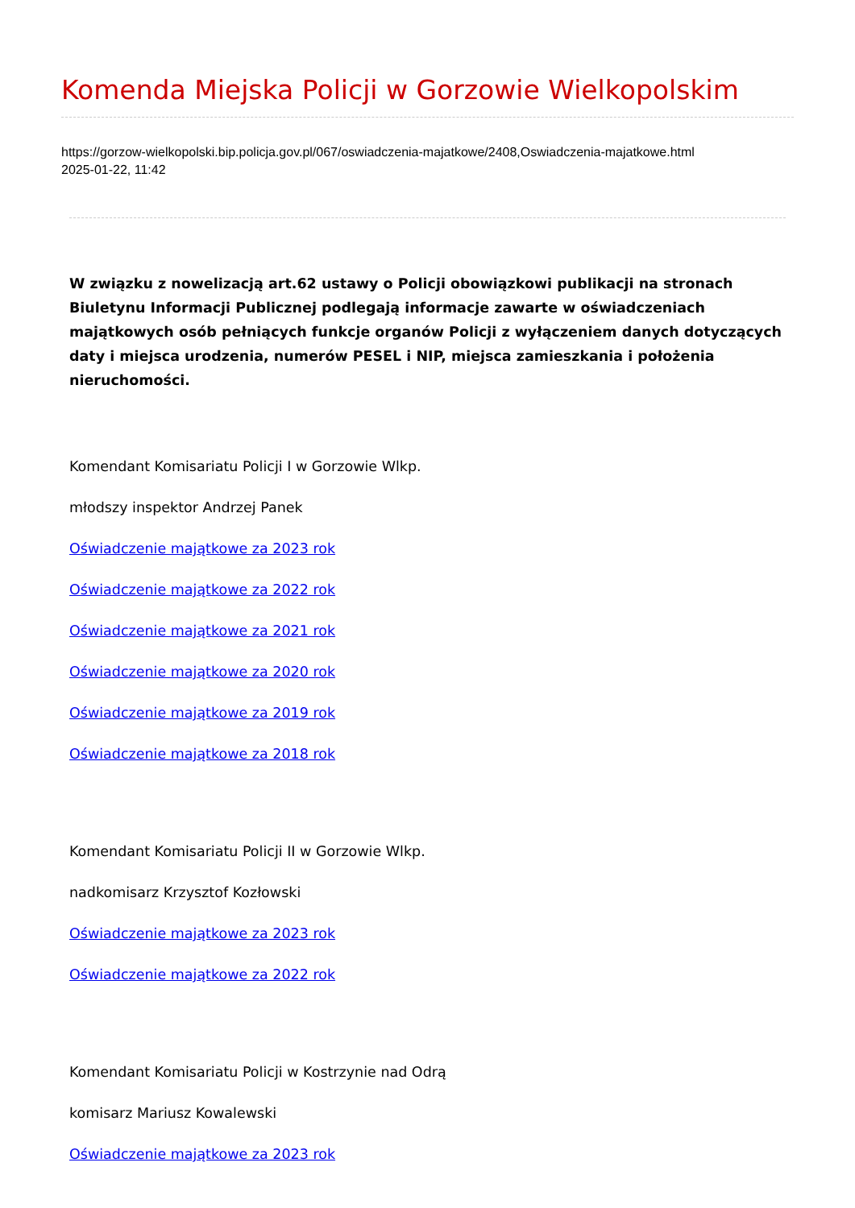Komenda Miejska Policji w Gorzowie Wielkopolskim
https://gorzow-wielkopolski.bip.policja.gov.pl/067/oswiadczenia-majatkowe/2408,Oswiadczenia-majatkowe.html
2025-01-22, 11:42
W związku z nowelizacją art.62 ustawy o Policji obowiązkowi publikacji na stronach Biuletynu Informacji Publicznej podlegają informacje zawarte w oświadczeniach majątkowych osób pełniących funkcje organów Policji z wyłączeniem danych dotyczących daty i miejsca urodzenia, numerów PESEL i NIP, miejsca zamieszkania i położenia nieruchomości.
Komendant Komisariatu Policji I w Gorzowie Wlkp.
młodszy inspektor Andrzej Panek
Oświadczenie majątkowe za 2023 rok
Oświadczenie majątkowe za 2022 rok
Oświadczenie majątkowe za 2021 rok
Oświadczenie majątkowe za 2020 rok
Oświadczenie majątkowe za 2019 rok
Oświadczenie majątkowe za 2018 rok
Komendant Komisariatu Policji II w Gorzowie Wlkp.
nadkomisarz Krzysztof Kozłowski
Oświadczenie majątkowe za 2023 rok
Oświadczenie majątkowe za 2022 rok
Komendant Komisariatu Policji w Kostrzynie nad Odrą
komisarz Mariusz Kowalewski
Oświadczenie majątkowe za 2023 rok